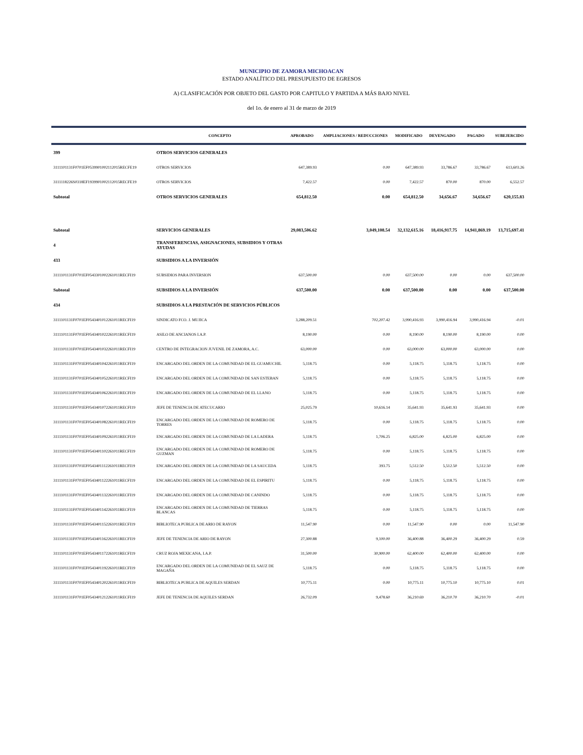MUNICIPIO DE ZAMORA MICHOACAN
ESTADO ANALÍTICO DEL PRESUPUESTO DE EGRESOS
A) CLASIFICACIÓN POR OBJETO DEL GASTO POR CAPITULO Y PARTIDA A MÁS BAJO NIVEL
del 1o. de enero al 31 de marzo de 2019
| | CONCEPTO | APROBADO | AMPLIACIONES / REDUCCIONES | MODIFICADO | DEVENGADO | PAGADO | SUBEJERCIDO |
| --- | --- | --- | --- | --- | --- | --- | --- |
| 399 | OTROS SERVICIOS GENERALES | | | | | | |
| 3111101131F0701EF0539901002112015RECFE19 | OTROS SERVICIOS | 647,389.93 | 0.00 | 647,389.93 | 33,786.67 | 33,786.67 | 613,603.26 |
| 3111118226S0318EF1939901002112015RECFE19 | OTROS SERVICIOS | 7,422.57 | 0.00 | 7,422.57 | 870.00 | 870.00 | 6,552.57 |
| Subtotal | OTROS SERVICIOS GENERALES | 654,812.50 | 0.00 | 654,812.50 | 34,656.67 | 34,656.67 | 620,155.83 |
| Subtotal | SERVICIOS GENERALES | 29,083,506.62 | 3,049,108.54 | 32,132,615.16 | 18,416,917.75 | 14,941,869.19 | 13,715,697.41 |
| 4 | TRANSFERENCIAS, ASIGNACIONES, SUBSIDIOS Y OTRAS AYUDAS | | | | | | |
| 433 | SUBSIDIOS A LA INVERSIÓN | | | | | | |
| 3111101131F0701EF0543301002261011RECFI19 | SUBSIDIOS PARA INVERSION | 637,500.00 | 0.00 | 637,500.00 | 0.00 | 0.00 | 637,500.00 |
| Subtotal | SUBSIDIOS A LA INVERSIÓN | 637,500.00 | 0.00 | 637,500.00 | 0.00 | 0.00 | 637,500.00 |
| 434 | SUBSIDIOS A LA PRESTACIÓN DE SERVICIOS PÚBLICOS | | | | | | |
| 3111101131F0701EF0543401012261011RECFI19 | SINDICATO FCO. J. MUJICA | 3,288,209.51 | 702,207.42 | 3,990,416.93 | 3,990,416.94 | 3,990,416.94 | -0.01 |
| 3111101131F0701EF0543401022261011RECFI19 | ASILO DE ANCIANOS I.A.P. | 8,190.00 | 0.00 | 8,190.00 | 8,190.00 | 8,190.00 | 0.00 |
| 3111101131F0701EF0543401032261011RECFI19 | CENTRO DE INTEGRACION JUVENIL DE ZAMORA, A.C. | 63,000.00 | 0.00 | 63,000.00 | 63,000.00 | 63,000.00 | 0.00 |
| 3111101131F0701EF0543401042261011RECFI19 | ENCARGADO DEL ORDEN DE LA COMUNIDAD DE EL GUAMUCHIL | 5,118.75 | 0.00 | 5,118.75 | 5,118.75 | 5,118.75 | 0.00 |
| 3111101131F0701EF0543401052261011RECFI19 | ENCARGADO DEL ORDEN DE LA COMUNIDAD DE SAN ESTEBAN | 5,118.75 | 0.00 | 5,118.75 | 5,118.75 | 5,118.75 | 0.00 |
| 3111101131F0701EF0543401062261011RECFI19 | ENCARGADO DEL ORDEN DE LA COMUNIDAD DE EL LLANO | 5,118.75 | 0.00 | 5,118.75 | 5,118.75 | 5,118.75 | 0.00 |
| 3111101131F0701EF0543401072261011RECFI19 | JEFE DE TENENCIA DE ATECUCARIO | 25,025.79 | 10,616.14 | 35,641.93 | 35,641.93 | 35,641.93 | 0.00 |
| 3111101131F0701EF0543401082261011RECFI19 | ENCARGADO DEL ORDEN DE LA COMUNIDAD DE ROMERO DE TORRES | 5,118.75 | 0.00 | 5,118.75 | 5,118.75 | 5,118.75 | 0.00 |
| 3111101131F0701EF0543401092261011RECFI19 | ENCARGADO DEL ORDEN DE LA COMUNIDAD DE LA LADERA | 5,118.75 | 1,706.25 | 6,825.00 | 6,825.00 | 6,825.00 | 0.00 |
| 3111101131F0701EF0543401102261011RECFI19 | ENCARGADO DEL ORDEN DE LA COMUNIDAD DE ROMERO DE GUZMAN | 5,118.75 | 0.00 | 5,118.75 | 5,118.75 | 5,118.75 | 0.00 |
| 3111101131F0701EF0543401112261011RECFI19 | ENCARGADO DEL ORDEN DE LA COMUNIDAD DE LA SAUCEDA | 5,118.75 | 393.75 | 5,512.50 | 5,512.50 | 5,512.50 | 0.00 |
| 3111101131F0701EF0543401122261011RECFI19 | ENCARGADO DEL ORDEN DE LA COMUNIDAD DE EL ESPIRITU | 5,118.75 | 0.00 | 5,118.75 | 5,118.75 | 5,118.75 | 0.00 |
| 3111101131F0701EF0543401132261011RECFI19 | ENCARGADO DEL ORDEN DE LA COMUNIDAD DE CANINDO | 5,118.75 | 0.00 | 5,118.75 | 5,118.75 | 5,118.75 | 0.00 |
| 3111101131F0701EF0543401142261011RECFI19 | ENCARGADO DEL ORDEN DE LA COMUNIDAD DE TIERRAS BLANCAS | 5,118.75 | 0.00 | 5,118.75 | 5,118.75 | 5,118.75 | 0.00 |
| 3111101131F0701EF0543401152261011RECFI19 | BIBLIOTECA PUBLICA DE ARIO DE RAYON | 11,547.90 | 0.00 | 11,547.90 | 0.00 | 0.00 | 11,547.90 |
| 3111101131F0701EF0543401162261011RECFI19 | JEFE DE TENENCIA DE ARIO DE RAYON | 27,300.88 | 9,100.00 | 36,400.88 | 36,400.29 | 36,400.29 | 0.59 |
| 3111101131F0701EF0543401172261011RECFI19 | CRUZ ROJA MEXICANA, I.A.P. | 31,500.00 | 30,900.00 | 62,400.00 | 62,400.00 | 62,400.00 | 0.00 |
| 3111101131F0701EF0543401192261011RECFI19 | ENCARGADO DEL ORDEN DE LA COMUNIDAD DE EL SAUZ DE MAGAÑA | 5,118.75 | 0.00 | 5,118.75 | 5,118.75 | 5,118.75 | 0.00 |
| 3111101131F0701EF0543401202261011RECFI19 | BIBLIOTECA PUBLICA DE AQUILES SERDAN | 10,775.11 | 0.00 | 10,775.11 | 10,775.10 | 10,775.10 | 0.01 |
| 3111101131F0701EF0543401212261011RECFI19 | JEFE DE TENENCIA DE AQUILES SERDAN | 26,732.09 | 9,478.60 | 36,210.69 | 36,210.70 | 36,210.70 | -0.01 |